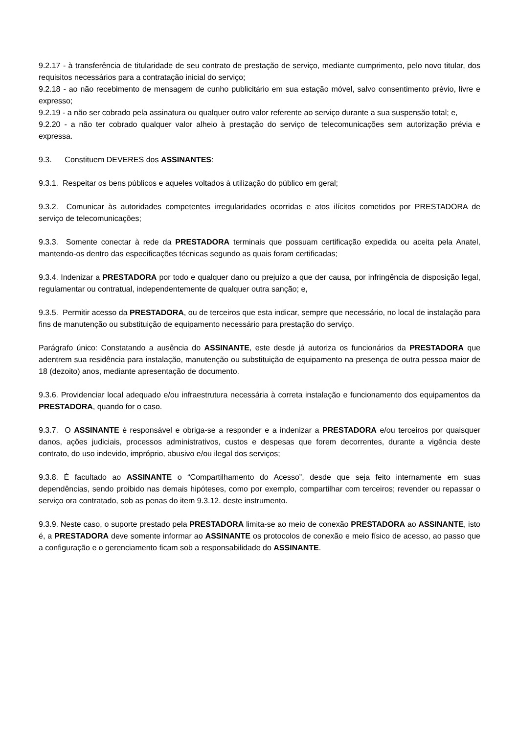9.2.17 - à transferência de titularidade de seu contrato de prestação de serviço, mediante cumprimento, pelo novo titular, dos requisitos necessários para a contratação inicial do serviço;
9.2.18 - ao não recebimento de mensagem de cunho publicitário em sua estação móvel, salvo consentimento prévio, livre e expresso;
9.2.19 - a não ser cobrado pela assinatura ou qualquer outro valor referente ao serviço durante a sua suspensão total; e,
9.2.20 - a não ter cobrado qualquer valor alheio à prestação do serviço de telecomunicações sem autorização prévia e expressa.
9.3. Constituem DEVERES dos ASSINANTES:
9.3.1. Respeitar os bens públicos e aqueles voltados à utilização do público em geral;
9.3.2. Comunicar às autoridades competentes irregularidades ocorridas e atos ilícitos cometidos por PRESTADORA de serviço de telecomunicações;
9.3.3. Somente conectar à rede da PRESTADORA terminais que possuam certificação expedida ou aceita pela Anatel, mantendo-os dentro das especificações técnicas segundo as quais foram certificadas;
9.3.4. Indenizar a PRESTADORA por todo e qualquer dano ou prejuízo a que der causa, por infringência de disposição legal, regulamentar ou contratual, independentemente de qualquer outra sanção; e,
9.3.5. Permitir acesso da PRESTADORA, ou de terceiros que esta indicar, sempre que necessário, no local de instalação para fins de manutenção ou substituição de equipamento necessário para prestação do serviço.
Parágrafo único: Constatando a ausência do ASSINANTE, este desde já autoriza os funcionários da PRESTADORA que adentrem sua residência para instalação, manutenção ou substituição de equipamento na presença de outra pessoa maior de 18 (dezoito) anos, mediante apresentação de documento.
9.3.6. Providenciar local adequado e/ou infraestrutura necessária à correta instalação e funcionamento dos equipamentos da PRESTADORA, quando for o caso.
9.3.7. O ASSINANTE é responsável e obriga-se a responder e a indenizar a PRESTADORA e/ou terceiros por quaisquer danos, ações judiciais, processos administrativos, custos e despesas que forem decorrentes, durante a vigência deste contrato, do uso indevido, impróprio, abusivo e/ou ilegal dos serviços;
9.3.8. É facultado ao ASSINANTE o “Compartilhamento do Acesso”, desde que seja feito internamente em suas dependências, sendo proibido nas demais hipóteses, como por exemplo, compartilhar com terceiros; revender ou repassar o serviço ora contratado, sob as penas do item 9.3.12. deste instrumento.
9.3.9. Neste caso, o suporte prestado pela PRESTADORA limita-se ao meio de conexão PRESTADORA ao ASSINANTE, isto é, a PRESTADORA deve somente informar ao ASSINANTE os protocolos de conexão e meio físico de acesso, ao passo que a configuração e o gerenciamento ficam sob a responsabilidade do ASSINANTE.